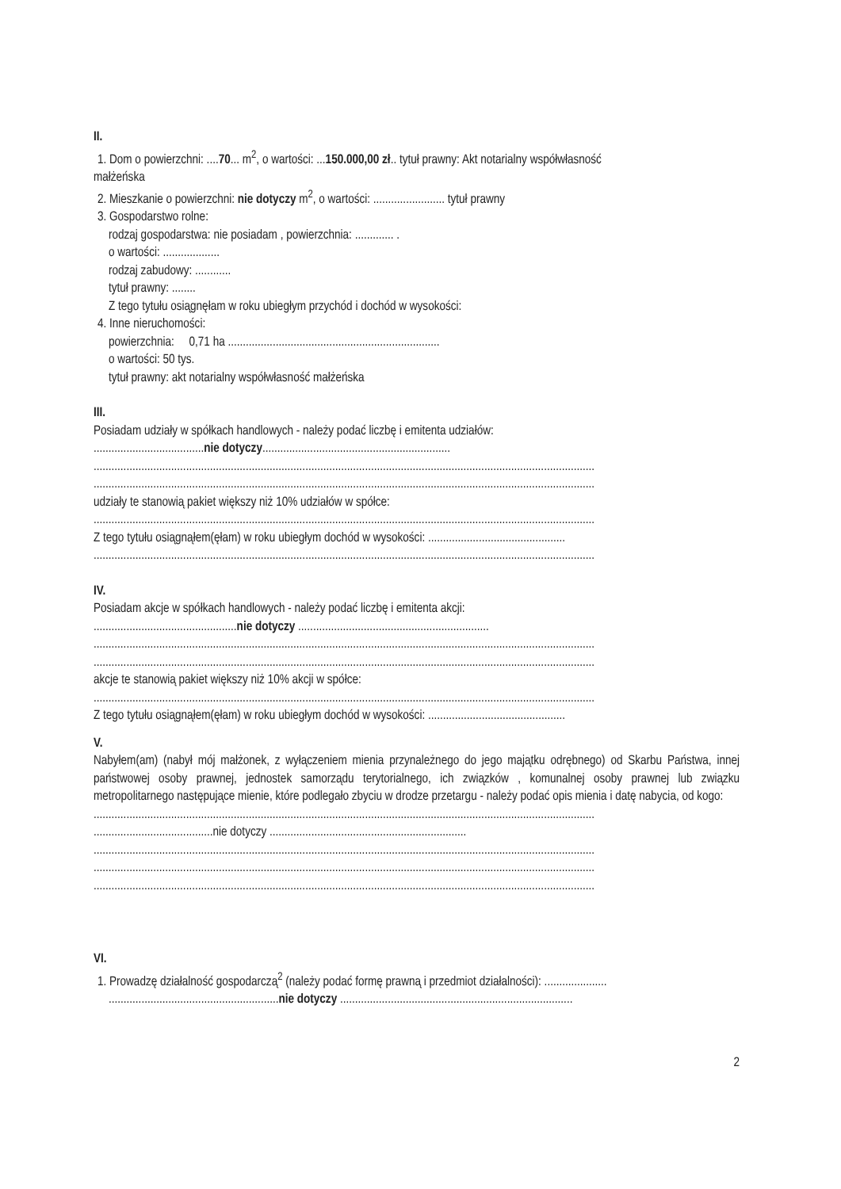II.
1. Dom o powierzchni: ....70... m<sup>2</sup>, o wartości: ...150.000,00 zł.. tytuł prawny: Akt notarialny współwłasność
małżeńska
2. Mieszkanie o powierzchni: nie dotyczy m<sup>2</sup>, o wartości: ........................ tytuł prawny
3. Gospodarstwo rolne:
rodzaj gospodarstwa: nie posiadam , powierzchnia: ............. .
o wartości: ...................
rodzaj zabudowy: ............
tytuł prawny: ........
Z tego tytułu osiągnęłam w roku ubiegłym przychód i dochód w wysokości:
4. Inne nieruchomości:
powierzchnia: 0,71 ha .......................................................................
o wartości: 50 tys.
tytuł prawny: akt notarialny współwłasność małżeńska
III.
Posiadam udziały w spółkach handlowych - należy podać liczbę i emitenta udziałów:
.....................................nie dotyczy...............................................................
........................................................................................................................................................................
........................................................................................................................................................................
udziały te stanowią pakiet większy niż 10% udziałów w spółce:
........................................................................................................................................................................
Z tego tytułu osiągnąłem(ęłam) w roku ubiegłym dochód w wysokości: ..............................................
........................................................................................................................................................................
IV.
Posiadam akcje w spółkach handlowych - należy podać liczbę i emitenta akcji:
................................................nie dotyczy ................................................................
........................................................................................................................................................................
........................................................................................................................................................................
akcje te stanowią pakiet większy niż 10% akcji w spółce:
........................................................................................................................................................................
Z tego tytułu osiągnąłem(ęłam) w roku ubiegłym dochód w wysokości: ..............................................
V.
Nabyłem(am) (nabył mój małżonek, z wyłączeniem mienia przynależnego do jego majątku odrębnego) od Skarbu Państwa, innej państwowej osoby prawnej, jednostek samorządu terytorialnego, ich związków , komunalnej osoby prawnej lub związku metropolitarnego następujące mienie, które podlegało zbyciu w drodze przetargu - należy podać opis mienia i datę nabycia, od kogo:
........................................................................................................................................................................
........................................nie dotyczy ..................................................................
........................................................................................................................................................................
........................................................................................................................................................................
........................................................................................................................................................................
VI.
1. Prowadzę działalność gospodarczą<sup>2</sup> (należy podać formę prawną i przedmiot działalności): .....................
.........................................................nie dotyczy ..............................................................................
2